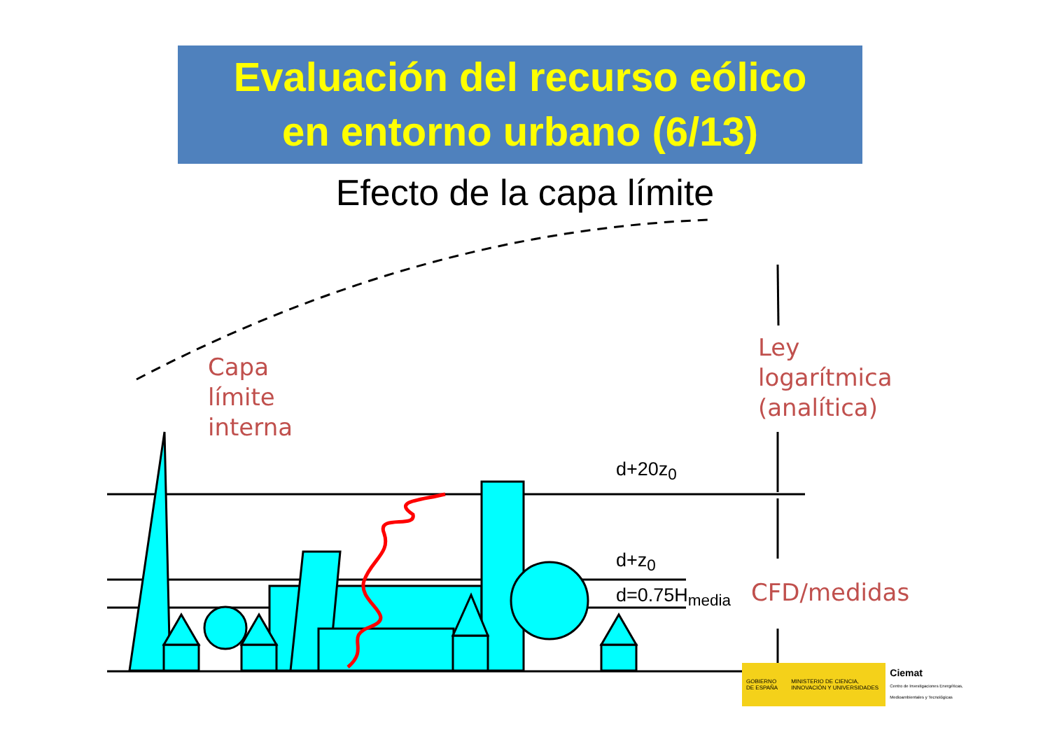Evaluación del recurso eólico
en entorno urbano (6/13)
Efecto de la capa límite
Capa
límite
interna
Ley
logarítmica
(analítica)
CFD/medidas
d+20z<sub>0</sub>
d+z<sub>0</sub>
d=0.75H<sub>media</sub>
GOBIERNO DE ESPAÑA MINISTERIO DE CIENCIA, INNOVACIÓN Y UNIVERSIDADES
Ciemat
Centro de Investigaciones Energéticas, Medioambientales y Tecnológicas